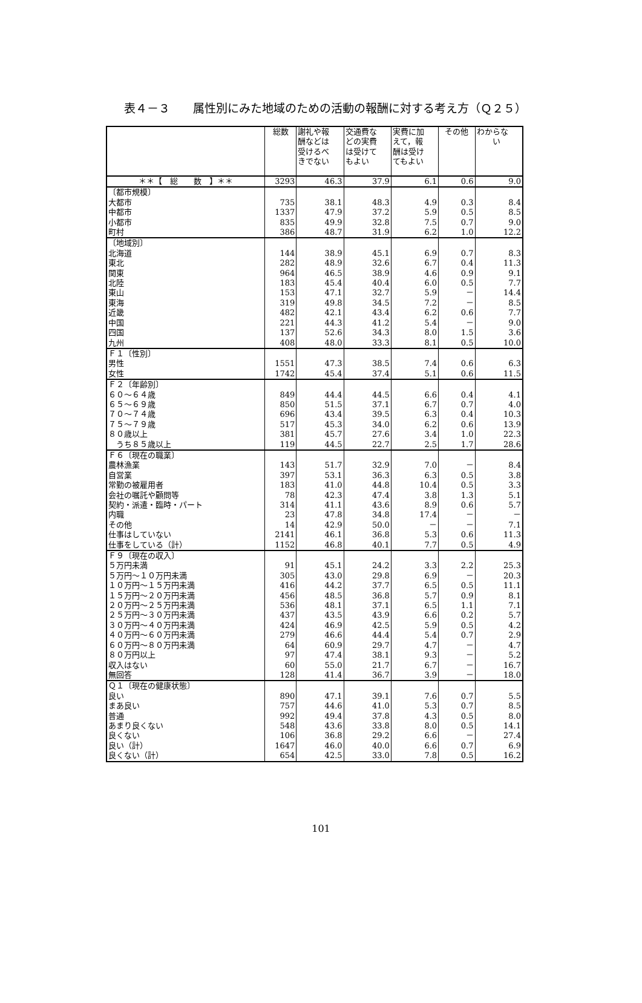表４－３　　属性別にみた地域のための活動の報酬に対する考え方（Ｑ２５）
| | 総数 | 謝礼や報 酬などは 受けるべ きでない | 交通費な どの実費 は受けて もよい | 実費に加 えて，報 酬は受け てもよい | その他 | わからな い |
| --- | --- | --- | --- | --- | --- | --- |
| ＊＊【 総 数 】＊＊ | 3293 | 46.3 | 37.9 | 6.1 | 0.6 | 9.0 |
| 〔都市規模〕 | | | | | | |
| 大都市 | 735 | 38.1 | 48.3 | 4.9 | 0.3 | 8.4 |
| 中都市 | 1337 | 47.9 | 37.2 | 5.9 | 0.5 | 8.5 |
| 小都市 | 835 | 49.9 | 32.8 | 7.5 | 0.7 | 9.0 |
| 町村 | 386 | 48.7 | 31.9 | 6.2 | 1.0 | 12.2 |
| 〔地域別〕 | | | | | | |
| 北海道 | 144 | 38.9 | 45.1 | 6.9 | 0.7 | 8.3 |
| 東北 | 282 | 48.9 | 32.6 | 6.7 | 0.4 | 11.3 |
| 関東 | 964 | 46.5 | 38.9 | 4.6 | 0.9 | 9.1 |
| 北陸 | 183 | 45.4 | 40.4 | 6.0 | 0.5 | 7.7 |
| 東山 | 153 | 47.1 | 32.7 | 5.9 | － | 14.4 |
| 東海 | 319 | 49.8 | 34.5 | 7.2 | － | 8.5 |
| 近畿 | 482 | 42.1 | 43.4 | 6.2 | 0.6 | 7.7 |
| 中国 | 221 | 44.3 | 41.2 | 5.4 | － | 9.0 |
| 四国 | 137 | 52.6 | 34.3 | 8.0 | 1.5 | 3.6 |
| 九州 | 408 | 48.0 | 33.3 | 8.1 | 0.5 | 10.0 |
| Ｆ１〔性別〕 | | | | | | |
| 男性 | 1551 | 47.3 | 38.5 | 7.4 | 0.6 | 6.3 |
| 女性 | 1742 | 45.4 | 37.4 | 5.1 | 0.6 | 11.5 |
| Ｆ２〔年齢別〕 | | | | | | |
| ６０～６４歳 | 849 | 44.4 | 44.5 | 6.6 | 0.4 | 4.1 |
| ６５～６９歳 | 850 | 51.5 | 37.1 | 6.7 | 0.7 | 4.0 |
| ７０～７４歳 | 696 | 43.4 | 39.5 | 6.3 | 0.4 | 10.3 |
| ７５～７９歳 | 517 | 45.3 | 34.0 | 6.2 | 0.6 | 13.9 |
| ８０歳以上 | 381 | 45.7 | 27.6 | 3.4 | 1.0 | 22.3 |
| うち８５歳以上 | 119 | 44.5 | 22.7 | 2.5 | 1.7 | 28.6 |
| Ｆ６〔現在の職業〕 | | | | | | |
| 農林漁業 | 143 | 51.7 | 32.9 | 7.0 | － | 8.4 |
| 自営業 | 397 | 53.1 | 36.3 | 6.3 | 0.5 | 3.8 |
| 常勤の被雇用者 | 183 | 41.0 | 44.8 | 10.4 | 0.5 | 3.3 |
| 会社の嘱託や顧問等 | 78 | 42.3 | 47.4 | 3.8 | 1.3 | 5.1 |
| 契約・派遣・臨時・パート | 314 | 41.1 | 43.6 | 8.9 | 0.6 | 5.7 |
| 内職 | 23 | 47.8 | 34.8 | 17.4 | － | － |
| その他 | 14 | 42.9 | 50.0 | － | － | 7.1 |
| 仕事はしていない | 2141 | 46.1 | 36.8 | 5.3 | 0.6 | 11.3 |
| 仕事をしている（計） | 1152 | 46.8 | 40.1 | 7.7 | 0.5 | 4.9 |
| Ｆ９〔現在の収入〕 | | | | | | |
| ５万円未満 | 91 | 45.1 | 24.2 | 3.3 | 2.2 | 25.3 |
| ５万円～１０万円未満 | 305 | 43.0 | 29.8 | 6.9 | － | 20.3 |
| １０万円～１５万円未満 | 416 | 44.2 | 37.7 | 6.5 | 0.5 | 11.1 |
| １５万円～２０万円未満 | 456 | 48.5 | 36.8 | 5.7 | 0.9 | 8.1 |
| ２０万円～２５万円未満 | 536 | 48.1 | 37.1 | 6.5 | 1.1 | 7.1 |
| ２５万円～３０万円未満 | 437 | 43.5 | 43.9 | 6.6 | 0.2 | 5.7 |
| ３０万円～４０万円未満 | 424 | 46.9 | 42.5 | 5.9 | 0.5 | 4.2 |
| ４０万円～６０万円未満 | 279 | 46.6 | 44.4 | 5.4 | 0.7 | 2.9 |
| ６０万円～８０万円未満 | 64 | 60.9 | 29.7 | 4.7 | － | 4.7 |
| ８０万円以上 | 97 | 47.4 | 38.1 | 9.3 | － | 5.2 |
| 収入はない | 60 | 55.0 | 21.7 | 6.7 | － | 16.7 |
| 無回答 | 128 | 41.4 | 36.7 | 3.9 | － | 18.0 |
| Ｑ１〔現在の健康状態〕 | | | | | | |
| 良い | 890 | 47.1 | 39.1 | 7.6 | 0.7 | 5.5 |
| まあ良い | 757 | 44.6 | 41.0 | 5.3 | 0.7 | 8.5 |
| 普通 | 992 | 49.4 | 37.8 | 4.3 | 0.5 | 8.0 |
| あまり良くない | 548 | 43.6 | 33.8 | 8.0 | 0.5 | 14.1 |
| 良くない | 106 | 36.8 | 29.2 | 6.6 | － | 27.4 |
| 良い（計） | 1647 | 46.0 | 40.0 | 6.6 | 0.7 | 6.9 |
| 良くない（計） | 654 | 42.5 | 33.0 | 7.8 | 0.5 | 16.2 |
101